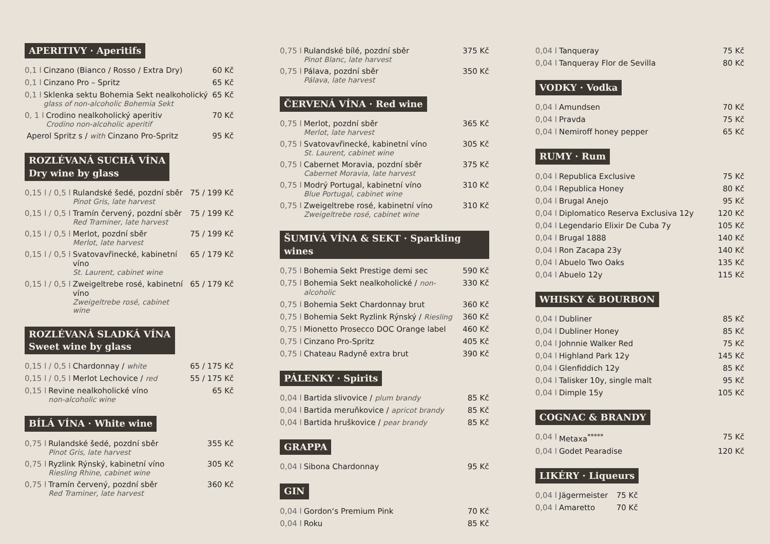APERITIVY · Aperitifs
0,1 l Cinzano (Bianco / Rosso / Extra Dry) 60 Kč
0,1 l Cinzano Pro – Spritz 65 Kč
0,1 l Sklenka sektu Bohemia Sekt nealkoholický
glass of non-alcoholic Bohemia Sekt 65 Kč
0, 1 l Crodino nealkoholický aperitiv
Crodino non-alcoholic aperitif 70 Kč
Aperol Spritz s / with Cinzano Pro-Spritz 95 Kč
ROZLÉVANÁ SUCHÁ VÍNA
Dry wine by glass
0,15 l / 0,5 l Rulandské šedé, pozdní sběr
Pinot Gris, late harvest 75 / 199 Kč
0,15 l / 0,5 l Tramín červený, pozdní sběr
Red Traminer, late harvest 75 / 199 Kč
0,15 l / 0,5 l Merlot, pozdní sběr
Merlot, late harvest 75 / 199 Kč
0,15 l / 0,5 l Svatovavřinecké, kabinetní víno
St. Laurent, cabinet wine 65 / 179 Kč
0,15 l / 0,5 l Zweigeltrebe rosé, kabinetní víno
Zweigeltrebe rosé, cabinet wine 65 / 179 Kč
ROZLÉVANÁ SLADKÁ VÍNA
Sweet wine by glass
0,15 l / 0,5 l Chardonnay / white 65 / 175 Kč
0,15 l / 0,5 l Merlot Lechovice / red 55 / 175 Kč
0,15 l Revine nealkoholické víno
non-alcoholic wine 65 Kč
BÍLÁ VÍNA · White wine
0,75 l Rulandské šedé, pozdní sběr
Pinot Gris, late harvest 355 Kč
0,75 l Ryzlink Rýnský, kabinetní víno
Riesling Rhine, cabinet wine 305 Kč
0,75 l Tramín červený, pozdní sběr
Red Traminer, late harvest 360 Kč
0,75 l Rulandské bílé, pozdní sběr
Pinot Blanc, late harvest 375 Kč
0,75 l Pálava, pozdní sběr
Pálava, late harvest 350 Kč
ČERVENÁ VÍNA · Red wine
0,75 l Merlot, pozdní sběr
Merlot, late harvest 365 Kč
0,75 l Svatovavřinecké, kabinetní víno
St. Laurent, cabinet wine 305 Kč
0,75 l Cabernet Moravia, pozdní sběr
Cabernet Moravia, late harvest 375 Kč
0,75 l Modrý Portugal, kabinetní víno
Blue Portugal, cabinet wine 310 Kč
0,75 l Zweigeltrebe rosé, kabinetní víno
Zweigeltrebe rosé, cabinet wine 310 Kč
ŠUMIVÁ VÍNA & SEKT · Sparkling wines
0,75 l Bohemia Sekt Prestige demi sec 590 Kč
0,75 l Bohemia Sekt nealkoholické / non-alcoholic 330 Kč
0,75 l Bohemia Sekt Chardonnay brut 360 Kč
0,75 l Bohemia Sekt Ryzlink Rýnský / Riesling 360 Kč
0,75 l Mionetto Prosecco DOC Orange label 460 Kč
0,75 l Cinzano Pro-Spritz 405 Kč
0,75 l Chateau Radyně extra brut 390 Kč
PÁLENKY · Spirits
0,04 l Bartida slivovice / plum brandy 85 Kč
0,04 l Bartida meruňkovice / apricot brandy 85 Kč
0,04 l Bartida hruškovice / pear brandy 85 Kč
GRAPPA
0,04 l Sibona Chardonnay 95 Kč
GIN
0,04 l Gordon‘s Premium Pink 70 Kč
0,04 l Roku 85 Kč
0,04 l Tanqueray 75 Kč
0,04 l Tanqueray Flor de Sevilla 80 Kč
VODKY · Vodka
0,04 l Amundsen 70 Kč
0,04 l Pravda 75 Kč
0,04 l Nemiroff honey pepper 65 Kč
RUMY · Rum
0,04 l Republica Exclusive 75 Kč
0,04 l Republica Honey 80 Kč
0,04 l Brugal Anejo 95 Kč
0,04 l Diplomatico Reserva Exclusiva 12y 120 Kč
0,04 l Legendario Elixir De Cuba 7y 105 Kč
0,04 l Brugal 1888 140 Kč
0,04 l Ron Zacapa 23y 140 Kč
0,04 l Abuelo Two Oaks 135 Kč
0,04 l Abuelo 12y 115 Kč
WHISKY & BOURBON
0,04 l Dubliner 85 Kč
0,04 l Dubliner Honey 85 Kč
0,04 l Johnnie Walker Red 75 Kč
0,04 l Highland Park 12y 145 Kč
0,04 l Glenfiddich 12y 85 Kč
0,04 l Talisker 10y, single malt 95 Kč
0,04 l Dimple 15y 105 Kč
COGNAC & BRANDY
0,04 l Metaxa<sup>*****</sup> 75 Kč
0,04 l Godet Pearadise 120 Kč
LIKÉRY · Liqueurs
0,04 l Jägermeister 75 Kč
0,04 l Amaretto 70 Kč